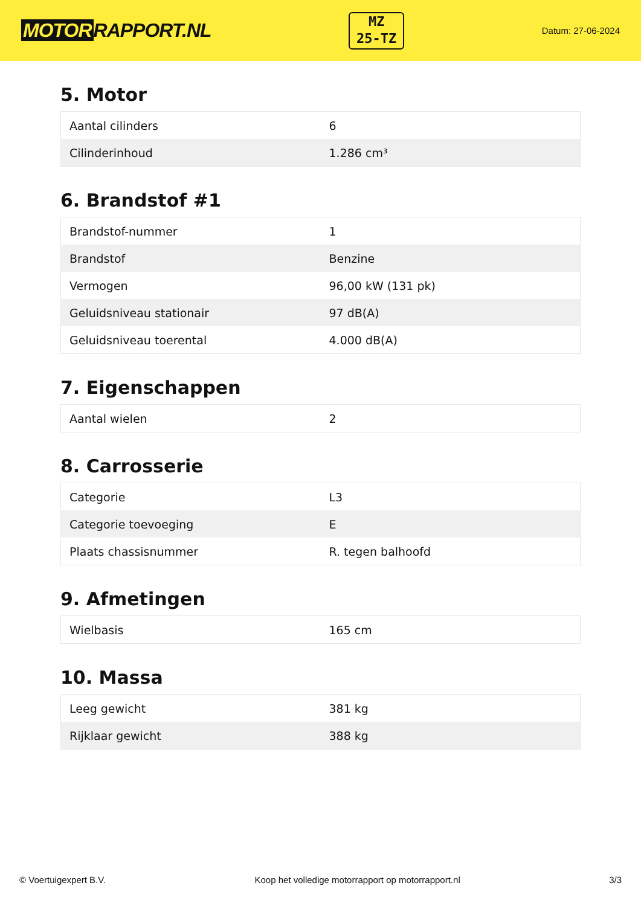MOTOR RAPPORT.NL
MZ
25-TZ
Datum: 27-06-2024
5. Motor
| Aantal cilinders | 6 |
| Cilinderinhoud | 1.286 cm³ |
6. Brandstof #1
| Brandstof-nummer | 1 |
| Brandstof | Benzine |
| Vermogen | 96,00 kW (131 pk) |
| Geluidsniveau stationair | 97 dB(A) |
| Geluidsniveau toerental | 4.000 dB(A) |
7. Eigenschappen
| Aantal wielen | 2 |
8. Carrosserie
| Categorie | L3 |
| Categorie toevoeging | E |
| Plaats chassisnummer | R. tegen balhoofd |
9. Afmetingen
| Wielbasis | 165 cm |
10. Massa
| Leeg gewicht | 381 kg |
| Rijklaar gewicht | 388 kg |
© Voertuigexpert B.V. Koop het volledige motorrapport op motorrapport.nl 3/3